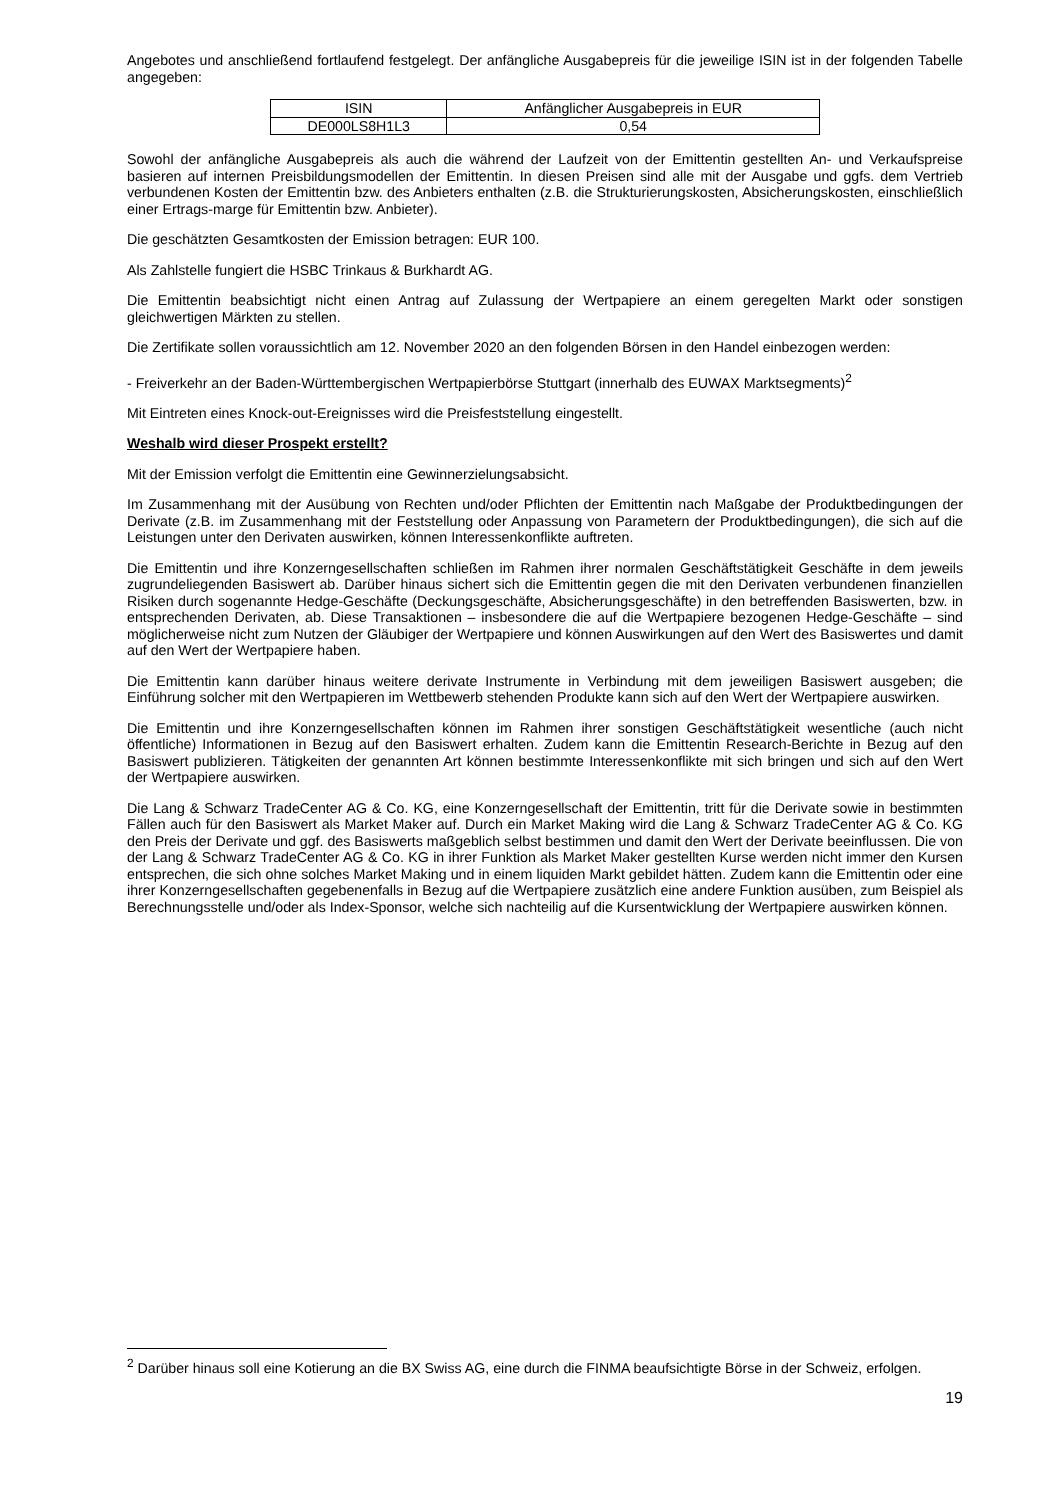Angebotes und anschließend fortlaufend festgelegt. Der anfängliche Ausgabepreis für die jeweilige ISIN ist in der folgenden Tabelle angegeben:
| ISIN | Anfänglicher Ausgabepreis in EUR |
| DE000LS8H1L3 | 0,54 |
Sowohl der anfängliche Ausgabepreis als auch die während der Laufzeit von der Emittentin gestellten An- und Verkaufs­preise basieren auf internen Preisbildungsmodellen der Emittentin. In diesen Preisen sind alle mit der Ausgabe und ggfs. dem Vertrieb verbundenen Kosten der Emittentin bzw. des Anbieters enthalten (z.B. die Strukturierungskosten, Absicherungskosten, einschließlich einer Ertrags-marge für Emittentin bzw. Anbieter).
Die geschätzten Gesamtkosten der Emission betragen: EUR 100.
Als Zahlstelle fungiert die HSBC Trinkaus & Burkhardt AG.
Die Emittentin beabsichtigt nicht einen Antrag auf Zulassung der Wertpapiere an einem geregelten Markt oder sonstigen gleichwertigen Märkten zu stellen.
Die Zertifikate sollen voraussichtlich am 12. November 2020 an den folgenden Börsen in den Handel einbezogen werden:
- Freiverkehr an der Baden-Württembergischen Wertpapierbörse Stuttgart (innerhalb des EUWAX Marktsegments)<sup>2</sup>
Mit Eintreten eines Knock-out-Ereignisses wird die Preisfeststellung eingestellt.
Weshalb wird dieser Prospekt erstellt?
Mit der Emission verfolgt die Emittentin eine Gewinnerzielungsabsicht.
Im Zusammenhang mit der Ausübung von Rechten und/oder Pflichten der Emittentin nach Maßgabe der Produktbedingungen der Derivate (z.B. im Zusammenhang mit der Feststellung oder Anpassung von Parametern der Produktbedingungen), die sich auf die Leistungen unter den Derivaten auswirken, können Interessenkonflikte auftreten.
Die Emittentin und ihre Konzerngesellschaften schließen im Rahmen ihrer normalen Geschäftstätigkeit Geschäfte in dem jeweils zugrundeliegenden Basiswert ab. Darüber hinaus sichert sich die Emittentin gegen die mit den Derivaten verbundenen finanziellen Risiken durch sogenannte Hedge-Geschäfte (Deckungsgeschäfte, Absicherungsgeschäfte) in den betreffenden Basiswerten, bzw. in entsprechenden Derivaten, ab. Diese Transaktionen – insbesondere die auf die Wertpapiere bezogenen Hedge-Geschäfte – sind möglicherweise nicht zum Nutzen der Gläubiger der Wertpapiere und können Auswirkungen auf den Wert des Basiswertes und damit auf den Wert der Wertpapiere haben.
Die Emittentin kann darüber hinaus weitere derivate Instrumente in Verbindung mit dem jeweiligen Basiswert ausgeben; die Einführung solcher mit den Wertpapieren im Wettbewerb stehenden Produkte kann sich auf den Wert der Wertpapiere auswirken.
Die Emittentin und ihre Konzerngesellschaften können im Rahmen ihrer sonstigen Geschäftstätigkeit wesentliche (auch nicht öffentliche) Informationen in Bezug auf den Basiswert erhalten. Zudem kann die Emittentin Research-Berichte in Bezug auf den Basiswert publizieren. Tätigkeiten der genannten Art können bestimmte Interessenkonflikte mit sich bringen und sich auf den Wert der Wertpapiere auswirken.
Die Lang & Schwarz TradeCenter AG & Co. KG, eine Konzerngesellschaft der Emittentin, tritt für die Derivate sowie in bestimmten Fällen auch für den Basiswert als Market Maker auf. Durch ein Market Making wird die Lang & Schwarz TradeCenter AG & Co. KG den Preis der Derivate und ggf. des Basiswerts maßgeblich selbst bestimmen und damit den Wert der Derivate beeinflussen. Die von der Lang & Schwarz TradeCenter AG & Co. KG in ihrer Funktion als Market Maker gestellten Kurse werden nicht immer den Kursen entsprechen, die sich ohne solches Market Making und in einem liquiden Markt gebildet hätten. Zudem kann die Emittentin oder eine ihrer Konzerngesellschaften gegebenenfalls in Bezug auf die Wertpapiere zusätzlich eine andere Funktion ausüben, zum Beispiel als Berechnungsstelle und/oder als Index-Sponsor, welche sich nachteilig auf die Kursentwicklung der Wertpapiere auswirken können.
<sup>2</sup> Darüber hinaus soll eine Kotierung an die BX Swiss AG, eine durch die FINMA beaufsichtigte Börse in der Schweiz, erfolgen.
19